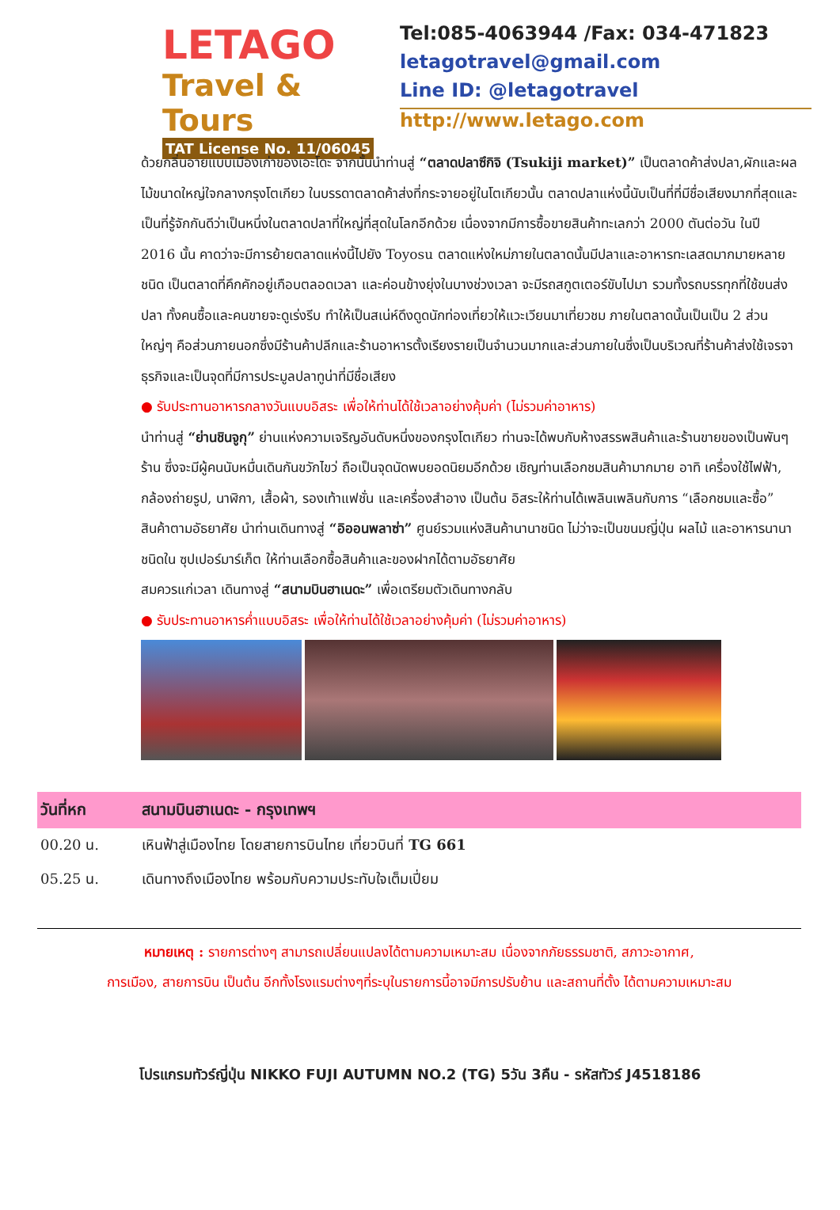LETAGO
Travel & Tours
TAT License No. 11/06045
Tel:085-4063944 /Fax: 034-471823
letagotravel@gmail.com
Line ID: @letagotravel
http://www.letago.com
ด้วยกลิ่นอายแบบเมืองเก่าของเอะโดะ จากนั้นนำท่านสู่ “ตลาดปลาซึกิจิ (Tsukiji market)” เป็นตลาดค้าส่งปลา,ผักและผลไม้ขนาดใหญ่ใจกลางกรุงโตเกียว ในบรรดาตลาดค้าส่งที่กระจายอยู่ในโตเกียวนั้น ตลาดปลาแห่งนี้นับเป็นที่ที่มีชื่อเสียงมากที่สุดและเป็นที่รู้จักกันดีว่าเป็นหนึ่งในตลาดปลาที่ใหญ่ที่สุดในโลกอีกด้วย เนื่องจากมีการซื้อขายสินค้าทะเลกว่า 2000 ตันต่อวัน ในปี 2016 นั้น คาดว่าจะมีการย้ายตลาดแห่งนี้ไปยัง Toyosu ตลาดแห่งใหม่ภายในตลาดนั้นมีปลาและอาหารทะเลสดมากมายหลายชนิด เป็นตลาดที่คึกคักอยู่เกือบตลอดเวลา และค่อนข้างยุ่งในบางช่วงเวลา จะมีรถสกูตเตอร์ขับไปมา รวมทั้งรถบรรทุกที่ใช้ขนส่งปลา ทั้งคนซื้อและคนขายจะดูเร่งรีบ ทำให้เป็นสเน่ห์ดึงดูดนักท่องเที่ยวให้แวะเวียนมาเที่ยวชม ภายในตลาดนั้นเป็นเป็น 2 ส่วนใหญ่ๆ คือส่วนภายนอกซึ่งมีร้านค้าปลีกและร้านอาหารตั้งเรียงรายเป็นจำนวนมากและส่วนภายในซึ่งเป็นบริเวณที่ร้านค้าส่งใช้เจรจาธุรกิจและเป็นจุดที่มีการประมูลปลาทูน่าที่มีชื่อเสียง
● รับประทานอาหารกลางวันแบบอิสระ เพื่อให้ท่านได้ใช้เวลาอย่างคุ้มค่า (ไม่รวมค่าอาหาร)
นำท่านสู่ “ย่านชินจูกุ” ย่านแห่งความเจริญอันดับหนึ่งของกรุงโตเกียว ท่านจะได้พบกับห้างสรรพสินค้าและร้านขายของเป็นพันๆ ร้าน ซึ่งจะมีผู้คนนับหมื่นเดินกันขวักไขว่ ถือเป็นจุดนัดพบยอดนิยมอีกด้วย เชิญท่านเลือกชมสินค้ามากมาย อาทิ เครื่องใช้ไฟฟ้า, กล้องถ่ายรูป, นาฬิกา, เสื้อผ้า, รองเท้าแฟชั่น และเครื่องสำอาง เป็นต้น อิสระให้ท่านได้เพลินเพลินกับการ “เลือกชมและซื้อ” สินค้าตามอัธยาศัย นำท่านเดินทางสู่ “อิออนพลาซ่า” ศูนย์รวมแห่งสินค้านานาชนิด ไม่ว่าจะเป็นขนมญี่ปุ่น ผลไม้ และอาหารนานาชนิดใน ซุปเปอร์มาร์เก็ต ให้ท่านเลือกซื้อสินค้าและของฝากได้ตามอัธยาศัย
สมควรแก่เวลา เดินทางสู่ “สนามบินฮาเนดะ” เพื่อเตรียมตัวเดินทางกลับ
● รับประทานอาหารค่ำแบบอิสระ เพื่อให้ท่านได้ใช้เวลาอย่างคุ้มค่า (ไม่รวมค่าอาหาร)
| วันที่หก | สนามบินฮาเนดะ - กรุงเทพฯ |
| --- | --- |
| 00.20 น. | เหินฟ้าสู่เมืองไทย โดยสายการบินไทย เที่ยวบินที่ TG 661 |
| 05.25 น. | เดินทางถึงเมืองไทย พร้อมกับความประทับใจเต็มเปี่ยม |
หมายเหตุ : รายการต่างๆ สามารถเปลี่ยนแปลงได้ตามความเหมาะสม เนื่องจากภัยธรรมชาติ, สภาวะอากาศ,
การเมือง, สายการบิน เป็นต้น อีกทั้งโรงแรมต่างๆที่ระบุในรายการนี้อาจมีการปรับย้าน และสถานที่ตั้ง ได้ตามความเหมาะสม
โปรแกรมทัวร์ญี่ปุ่น NIKKO FUJI AUTUMN NO.2 (TG) 5วัน 3คืน - รหัสทัวร์ J4518186